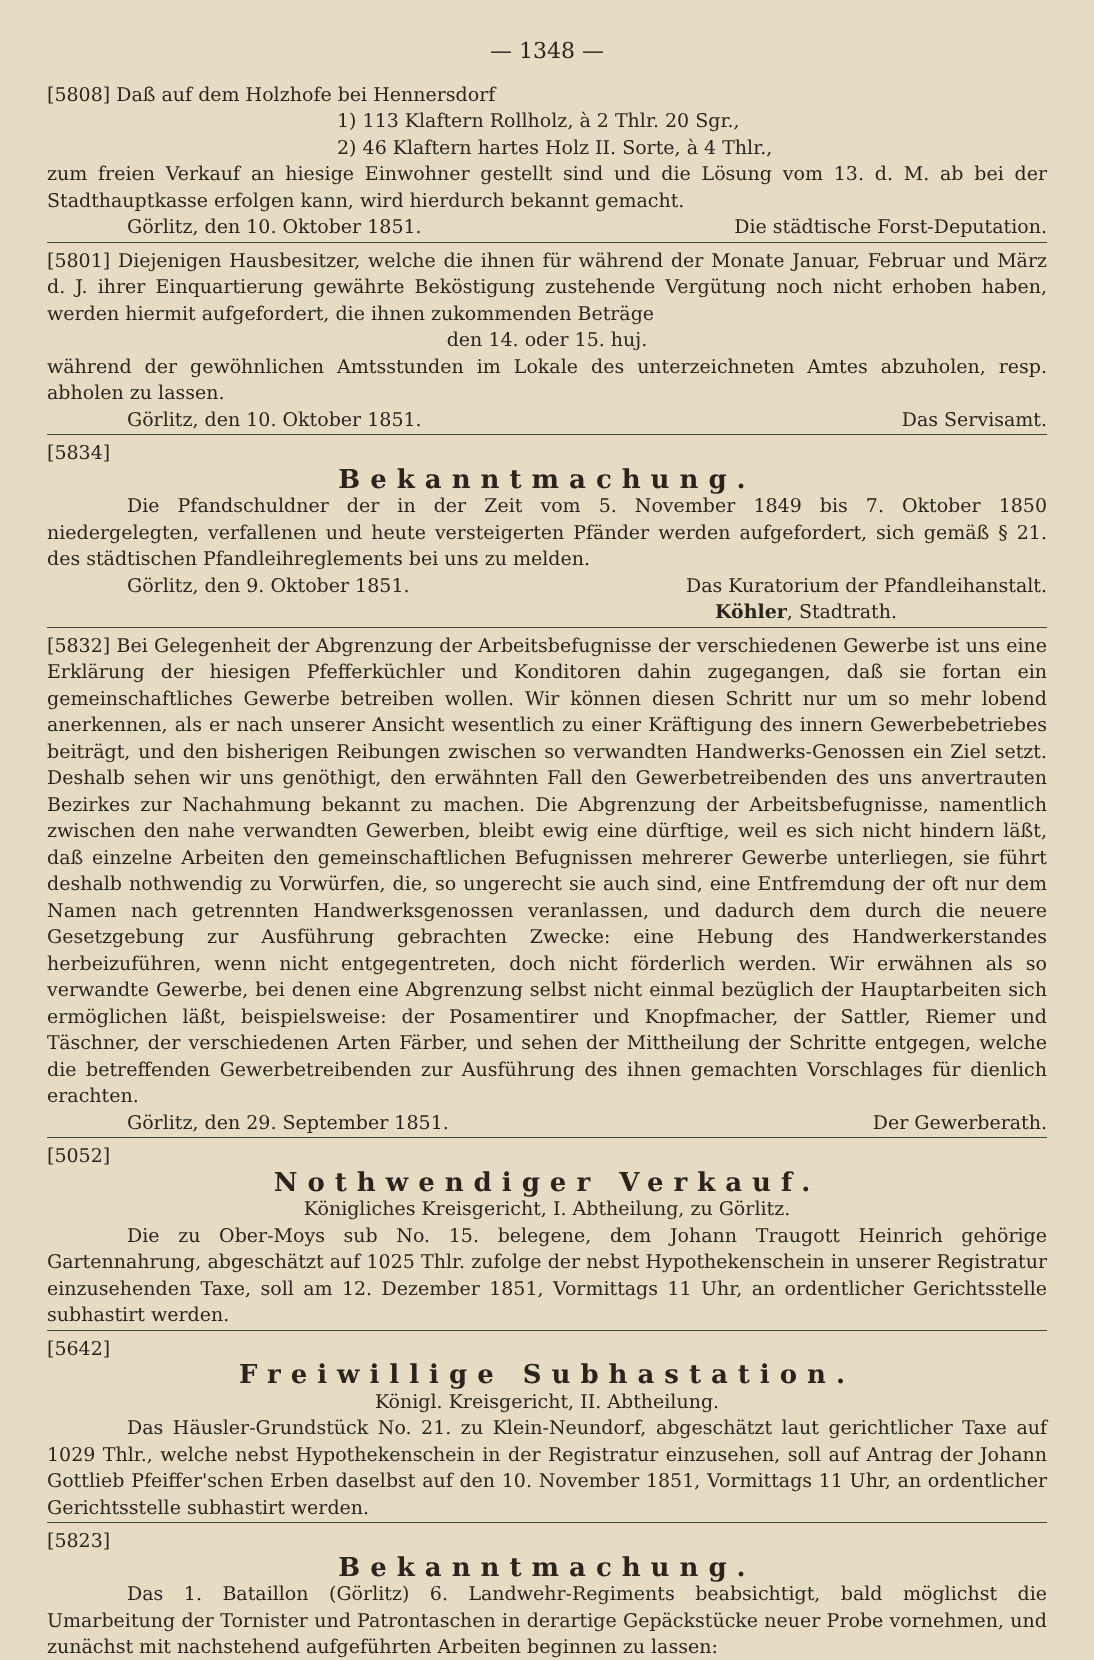— 1348 —
[5808] Daß auf dem Holzhofe bei Hennersdorf
1) 113 Klaftern Rollholz, à 2 Thlr. 20 Sgr.,
2) 46 Klaftern hartes Holz II. Sorte, à 4 Thlr.,
zum freien Verkauf an hiesige Einwohner gestellt sind und die Lösung vom 13. d. M. ab bei der Stadthauptkasse erfolgen kann, wird hierdurch bekannt gemacht.
Görlitz, den 10. Oktober 1851. Die städtische Forst-Deputation.
[5801] Diejenigen Hausbesitzer, welche die ihnen für während der Monate Januar, Februar und März d. J. ihrer Einquartierung gewährte Beköstigung zustehende Vergütung noch nicht erhoben haben, werden hiermit aufgefordert, die ihnen zukommenden Beträge
den 14. oder 15. huj.
während der gewöhnlichen Amtsstunden im Lokale des unterzeichneten Amtes abzuholen, resp. abholen zu lassen.
Görlitz, den 10. Oktober 1851. Das Servisamt.
[5834]
Bekanntmachung.
Die Pfandschuldner der in der Zeit vom 5. November 1849 bis 7. Oktober 1850 niedergelegten, verfallenen und heute versteigerten Pfänder werden aufgefordert, sich gemäß § 21. des städtischen Pfandleihreglements bei uns zu melden.
Görlitz, den 9. Oktober 1851. Das Kuratorium der Pfandleihanstalt.
Köhler, Stadtrath.
[5832] Bei Gelegenheit der Abgrenzung der Arbeitsbefugnisse der verschiedenen Gewerbe ist uns eine Erklärung der hiesigen Pfefferküchler und Konditoren dahin zugegangen, daß sie fortan ein gemeinschaftliches Gewerbe betreiben wollen. Wir können diesen Schritt nur um so mehr lobend anerkennen, als er nach unserer Ansicht wesentlich zu einer Kräftigung des innern Gewerbebetriebes beiträgt, und den bisherigen Reibungen zwischen so verwandten Handwerks-Genossen ein Ziel setzt. Deshalb sehen wir uns genöthigt, den erwähnten Fall den Gewerbetreibenden des uns anvertrauten Bezirkes zur Nachahmung bekannt zu machen. Die Abgrenzung der Arbeitsbefugnisse, namentlich zwischen den nahe verwandten Gewerben, bleibt ewig eine dürftige, weil es sich nicht hindern läßt, daß einzelne Arbeiten den gemeinschaftlichen Befugnissen mehrerer Gewerbe unterliegen, sie führt deshalb nothwendig zu Vorwürfen, die, so ungerecht sie auch sind, eine Entfremdung der oft nur dem Namen nach getrennten Handwerksgenossen veranlassen, und dadurch dem durch die neuere Gesetzgebung zur Ausführung gebrachten Zwecke: eine Hebung des Handwerkerstandes herbeizuführen, wenn nicht entgegentreten, doch nicht förderlich werden. Wir erwähnen als so verwandte Gewerbe, bei denen eine Abgrenzung selbst nicht einmal bezüglich der Hauptarbeiten sich ermöglichen läßt, beispielsweise: der Posamentirer und Knopfmacher, der Sattler, Riemer und Täschner, der verschiedenen Arten Färber, und sehen der Mittheilung der Schritte entgegen, welche die betreffenden Gewerbetreibenden zur Ausführung des ihnen gemachten Vorschlages für dienlich erachten.
Görlitz, den 29. September 1851. Der Gewerberath.
[5052]
Nothwendiger Verkauf.
Königliches Kreisgericht, I. Abtheilung, zu Görlitz.
Die zu Ober-Moys sub No. 15. belegene, dem Johann Traugott Heinrich gehörige Gartennahrung, abgeschätzt auf 1025 Thlr. zufolge der nebst Hypothekenschein in unserer Registratur einzusehenden Taxe, soll am 12. Dezember 1851, Vormittags 11 Uhr, an ordentlicher Gerichtsstelle subhastirt werden.
[5642]
Freiwillige Subhastation.
Königl. Kreisgericht, II. Abtheilung.
Das Häusler-Grundstück No. 21. zu Klein-Neundorf, abgeschätzt laut gerichtlicher Taxe auf 1029 Thlr., welche nebst Hypothekenschein in der Registratur einzusehen, soll auf Antrag der Johann Gottlieb Pfeiffer'schen Erben daselbst auf den 10. November 1851, Vormittags 11 Uhr, an ordentlicher Gerichtsstelle subhastirt werden.
[5823]
Bekanntmachung.
Das 1. Bataillon (Görlitz) 6. Landwehr-Regiments beabsichtigt, bald möglichst die Umarbeitung der Tornister und Patrontaschen in derartige Gepäckstücke neuer Probe vornehmen, und zunächst mit nachstehend aufgeführten Arbeiten beginnen zu lassen: